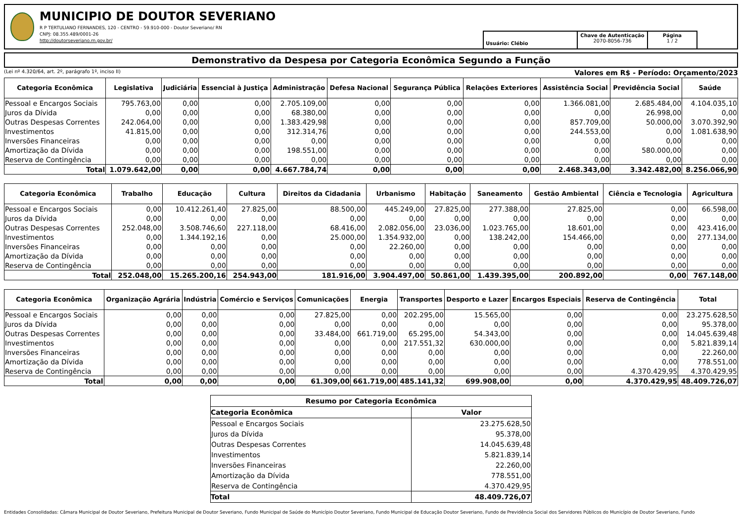MUNICIPIO DE DOUTOR SEVERIANO
R P TERTULIANO FERNANDES, 120 - CENTRO - 59.910-000 - Doutor Severiano/ RN
CNPJ: 08.355.489/0001-26
http://doutorseveriano.rn.gov.br/
Usuário: Clébio
Chave de Autenticação
2070-8056-736
Página
1 / 2
Demonstrativo da Despesa por Categoria Econômica Segundo a Função
(Lei nº 4.320/64, art. 2º, parágrafo 1º, inciso II) Valores em R$ - Período: Orçamento/2023
| Categoria Econômica | Legislativa | Judiciária | Essencial à Justiça | Administração | Defesa Nacional | Segurança Pública | Relações Exteriores | Assistência Social | Previdência Social | Saúde |
| --- | --- | --- | --- | --- | --- | --- | --- | --- | --- | --- |
| Pessoal e Encargos Sociais | 795.763,00 | 0,00 | 0,00 | 2.705.109,00 | 0,00 | 0,00 | 0,00 | 1.366.081,00 | 2.685.484,00 | 4.104.035,10 |
| Juros da Dívida | 0,00 | 0,00 | 0,00 | 68.380,00 | 0,00 | 0,00 | 0,00 | 0,00 | 26.998,00 | 0,00 |
| Outras Despesas Correntes | 242.064,00 | 0,00 | 0,00 | 1.383.429,98 | 0,00 | 0,00 | 0,00 | 857.709,00 | 50.000,00 | 3.070.392,90 |
| Investimentos | 41.815,00 | 0,00 | 0,00 | 312.314,76 | 0,00 | 0,00 | 0,00 | 244.553,00 | 0,00 | 1.081.638,90 |
| Inversões Financeiras | 0,00 | 0,00 | 0,00 | 0,00 | 0,00 | 0,00 | 0,00 | 0,00 | 0,00 | 0,00 |
| Amortização da Dívida | 0,00 | 0,00 | 0,00 | 198.551,00 | 0,00 | 0,00 | 0,00 | 0,00 | 580.000,00 | 0,00 |
| Reserva de Contingência | 0,00 | 0,00 | 0,00 | 0,00 | 0,00 | 0,00 | 0,00 | 0,00 | 0,00 | 0,00 |
| Total | 1.079.642,00 | 0,00 | 0,00 | 4.667.784,74 | 0,00 | 0,00 | 0,00 | 2.468.343,00 | 3.342.482,00 | 8.256.066,90 |
| Categoria Econômica | Trabalho | Educação | Cultura | Direitos da Cidadania | Urbanismo | Habitação | Saneamento | Gestão Ambiental | Ciência e Tecnologia | Agricultura |
| --- | --- | --- | --- | --- | --- | --- | --- | --- | --- | --- |
| Pessoal e Encargos Sociais | 0,00 | 10.412.261,40 | 27.825,00 | 88.500,00 | 445.249,00 | 27.825,00 | 277.388,00 | 27.825,00 | 0,00 | 66.598,00 |
| Juros da Dívida | 0,00 | 0,00 | 0,00 | 0,00 | 0,00 | 0,00 | 0,00 | 0,00 | 0,00 | 0,00 |
| Outras Despesas Correntes | 252.048,00 | 3.508.746,60 | 227.118,00 | 68.416,00 | 2.082.056,00 | 23.036,00 | 1.023.765,00 | 18.601,00 | 0,00 | 423.416,00 |
| Investimentos | 0,00 | 1.344.192,16 | 0,00 | 25.000,00 | 1.354.932,00 | 0,00 | 138.242,00 | 154.466,00 | 0,00 | 277.134,00 |
| Inversões Financeiras | 0,00 | 0,00 | 0,00 | 0,00 | 22.260,00 | 0,00 | 0,00 | 0,00 | 0,00 | 0,00 |
| Amortização da Dívida | 0,00 | 0,00 | 0,00 | 0,00 | 0,00 | 0,00 | 0,00 | 0,00 | 0,00 | 0,00 |
| Reserva de Contingência | 0,00 | 0,00 | 0,00 | 0,00 | 0,00 | 0,00 | 0,00 | 0,00 | 0,00 | 0,00 |
| Total | 252.048,00 | 15.265.200,16 | 254.943,00 | 181.916,00 | 3.904.497,00 | 50.861,00 | 1.439.395,00 | 200.892,00 | 0,00 | 767.148,00 |
| Categoria Econômica | Organização Agrária | Indústria | Comércio e Serviços | Comunicações | Energia | Transportes | Desporto e Lazer | Encargos Especiais | Reserva de Contingência | Total |
| --- | --- | --- | --- | --- | --- | --- | --- | --- | --- | --- |
| Pessoal e Encargos Sociais | 0,00 | 0,00 | 0,00 | 27.825,00 | 0,00 | 202.295,00 | 15.565,00 | 0,00 | 0,00 | 23.275.628,50 |
| Juros da Dívida | 0,00 | 0,00 | 0,00 | 0,00 | 0,00 | 0,00 | 0,00 | 0,00 | 0,00 | 95.378,00 |
| Outras Despesas Correntes | 0,00 | 0,00 | 0,00 | 33.484,00 | 661.719,00 | 65.295,00 | 54.343,00 | 0,00 | 0,00 | 14.045.639,48 |
| Investimentos | 0,00 | 0,00 | 0,00 | 0,00 | 0,00 | 217.551,32 | 630.000,00 | 0,00 | 0,00 | 5.821.839,14 |
| Inversões Financeiras | 0,00 | 0,00 | 0,00 | 0,00 | 0,00 | 0,00 | 0,00 | 0,00 | 0,00 | 22.260,00 |
| Amortização da Dívida | 0,00 | 0,00 | 0,00 | 0,00 | 0,00 | 0,00 | 0,00 | 0,00 | 0,00 | 778.551,00 |
| Reserva de Contingência | 0,00 | 0,00 | 0,00 | 0,00 | 0,00 | 0,00 | 0,00 | 0,00 | 4.370.429,95 | 4.370.429,95 |
| Total | 0,00 | 0,00 | 0,00 | 61.309,00 | 661.719,00 | 485.141,32 | 699.908,00 | 0,00 | 4.370.429,95 | 48.409.726,07 |
| Resumo por Categoria Econômica | |
| --- | --- |
| Categoria Econômica | Valor |
| Pessoal e Encargos Sociais | 23.275.628,50 |
| Juros da Dívida | 95.378,00 |
| Outras Despesas Correntes | 14.045.639,48 |
| Investimentos | 5.821.839,14 |
| Inversões Financeiras | 22.260,00 |
| Amortização da Dívida | 778.551,00 |
| Reserva de Contingência | 4.370.429,95 |
| Total | 48.409.726,07 |
Entidades Consolidadas: Câmara Municipal de Doutor Severiano, Prefeitura Municipal de Doutor Severiano, Fundo Municipal de Saúde do Município Doutor Severiano, Fundo Municipal de Educação Doutor Severiano, Fundo de Previdência Social dos Servidores Públicos do Município de Doutor Severiano, Fundo